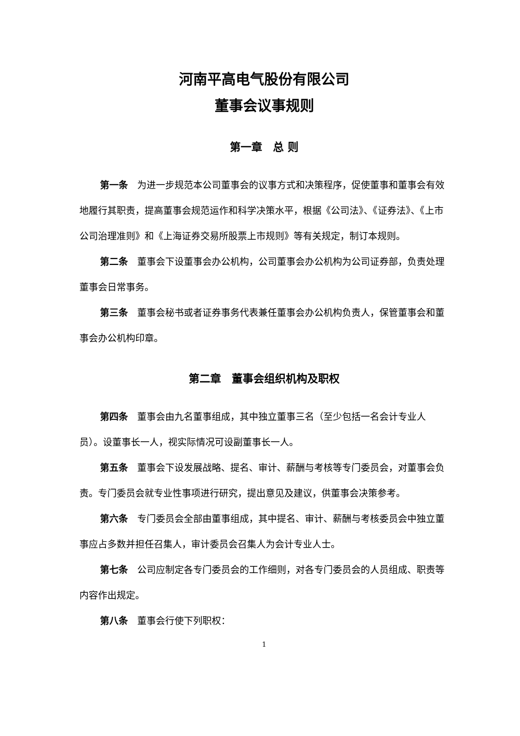河南平高电气股份有限公司
董事会议事规则
第一章　总 则
第一条　为进一步规范本公司董事会的议事方式和决策程序，促使董事和董事会有效地履行其职责，提高董事会规范运作和科学决策水平，根据《公司法》、《证券法》、《上市公司治理准则》和《上海证券交易所股票上市规则》等有关规定，制订本规则。
第二条　董事会下设董事会办公机构，公司董事会办公机构为公司证券部，负责处理董事会日常事务。
第三条　董事会秘书或者证券事务代表兼任董事会办公机构负责人，保管董事会和董事会办公机构印章。
第二章　董事会组织机构及职权
第四条　董事会由九名董事组成，其中独立董事三名（至少包括一名会计专业人员）。设董事长一人，视实际情况可设副董事长一人。
第五条　董事会下设发展战略、提名、审计、薪酬与考核等专门委员会，对董事会负责。专门委员会就专业性事项进行研究，提出意见及建议，供董事会决策参考。
第六条　专门委员会全部由董事组成，其中提名、审计、薪酬与考核委员会中独立董事应占多数并担任召集人，审计委员会召集人为会计专业人士。
第七条　公司应制定各专门委员会的工作细则，对各专门委员会的人员组成、职责等内容作出规定。
第八条　董事会行使下列职权：
1